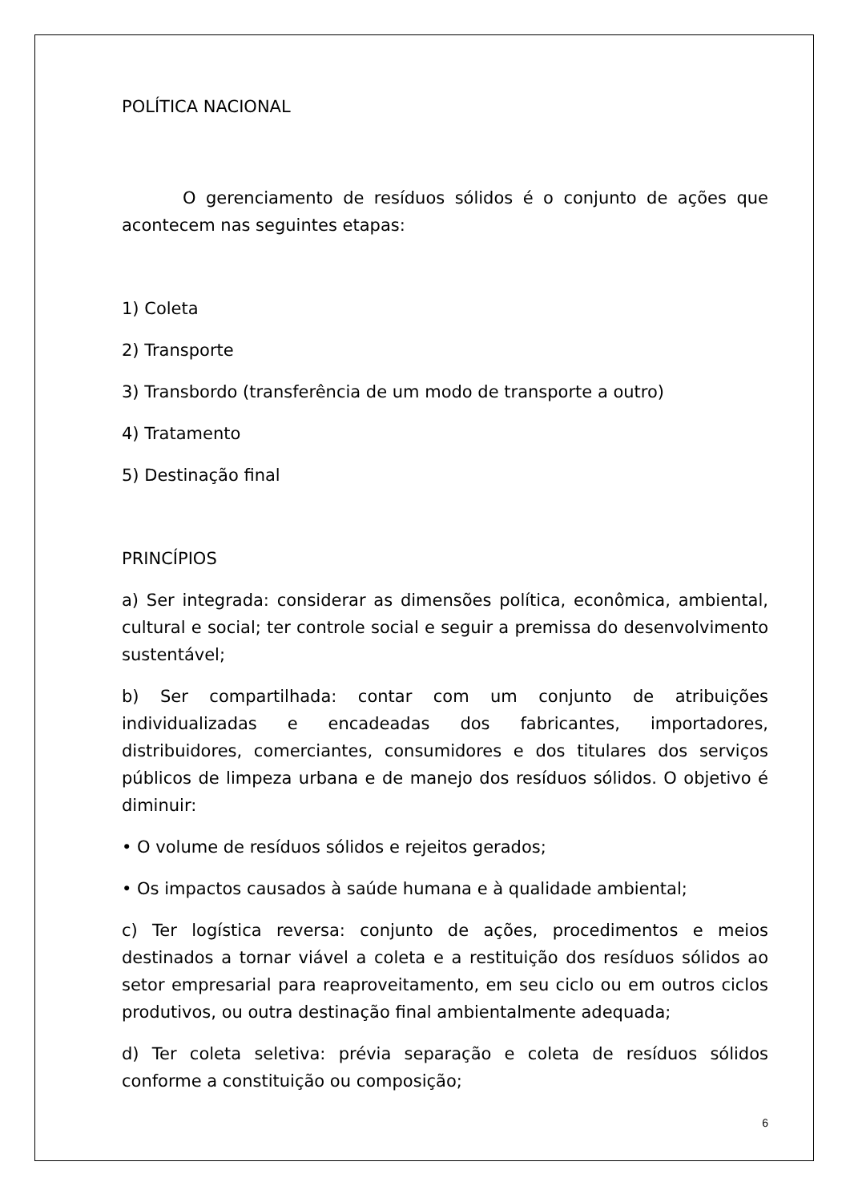POLÍTICA NACIONAL
O gerenciamento de resíduos sólidos é o conjunto de ações que acontecem nas seguintes etapas:
1) Coleta
2) Transporte
3) Transbordo (transferência de um modo de transporte a outro)
4) Tratamento
5) Destinação final
PRINCÍPIOS
a) Ser integrada: considerar as dimensões política, econômica, ambiental, cultural e social; ter controle social e seguir a premissa do desenvolvimento sustentável;
b) Ser compartilhada: contar com um conjunto de atribuições individualizadas e encadeadas dos fabricantes, importadores, distribuidores, comerciantes, consumidores e dos titulares dos serviços públicos de limpeza urbana e de manejo dos resíduos sólidos. O objetivo é diminuir:
• O volume de resíduos sólidos e rejeitos gerados;
• Os impactos causados à saúde humana e à qualidade ambiental;
c) Ter logística reversa: conjunto de ações, procedimentos e meios destinados a tornar viável a coleta e a restituição dos resíduos sólidos ao setor empresarial para reaproveitamento, em seu ciclo ou em outros ciclos produtivos, ou outra destinação final ambientalmente adequada;
d) Ter coleta seletiva: prévia separação e coleta de resíduos sólidos conforme a constituição ou composição;
6